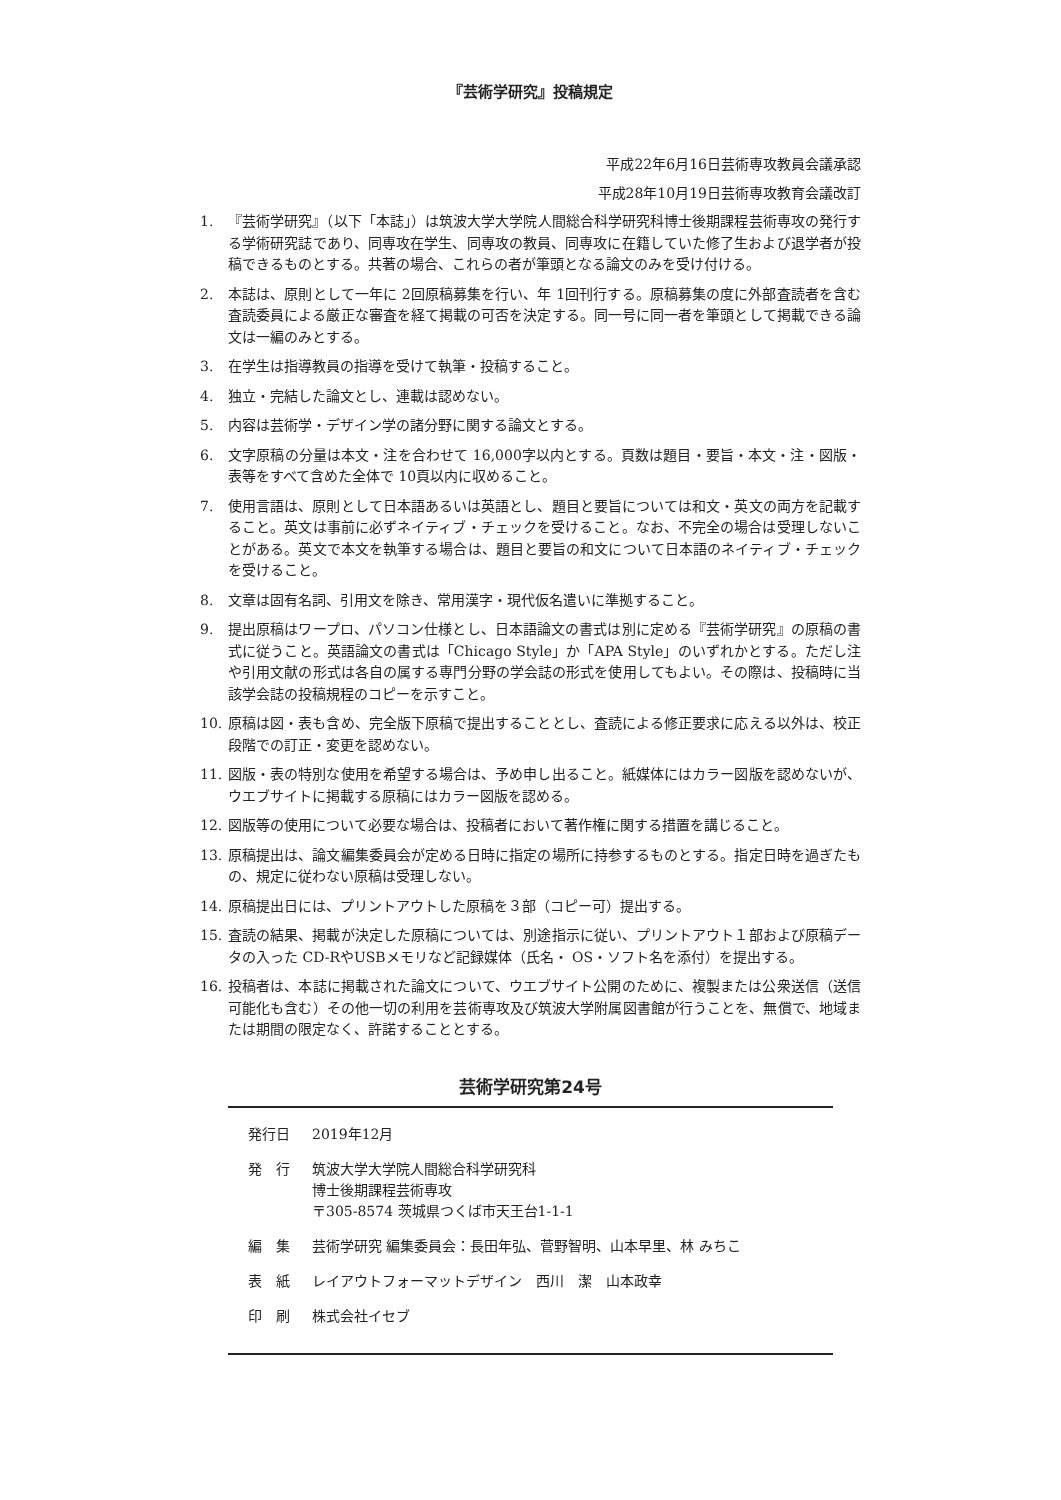『芸術学研究』投稿規定
平成22年6月16日芸術専攻教員会議承認
平成28年10月19日芸術専攻教育会議改訂
1. 『芸術学研究』（以下「本誌」）は筑波大学大学院人間総合科学研究科博士後期課程芸術専攻の発行する学術研究誌であり、同専攻在学生、同専攻の教員、同専攻に在籍していた修了生および退学者が投稿できるものとする。共著の場合、これらの者が筆頭となる論文のみを受け付ける。
2. 本誌は、原則として一年に 2回原稿募集を行い、年 1回刊行する。原稿募集の度に外部査読者を含む査読委員による厳正な審査を経て掲載の可否を決定する。同一号に同一者を筆頭として掲載できる論文は一編のみとする。
3. 在学生は指導教員の指導を受けて執筆・投稿すること。
4. 独立・完結した論文とし、連載は認めない。
5. 内容は芸術学・デザイン学の諸分野に関する論文とする。
6. 文字原稿の分量は本文・注を合わせて 16,000字以内とする。頁数は題目・要旨・本文・注・図版・表等をすべて含めた全体で 10頁以内に収めること。
7. 使用言語は、原則として日本語あるいは英語とし、題目と要旨については和文・英文の両方を記載すること。英文は事前に必ずネイティブ・チェックを受けること。なお、不完全の場合は受理しないことがある。英文で本文を執筆する場合は、題目と要旨の和文について日本語のネイティブ・チェックを受けること。
8. 文章は固有名詞、引用文を除き、常用漢字・現代仮名遣いに準拠すること。
9. 提出原稿はワープロ、パソコン仕様とし、日本語論文の書式は別に定める『芸術学研究』の原稿の書式に従うこと。英語論文の書式は「Chicago Style」か「APA Style」のいずれかとする。ただし注や引用文献の形式は各自の属する専門分野の学会誌の形式を使用してもよい。その際は、投稿時に当該学会誌の投稿規程のコピーを示すこと。
10. 原稿は図・表も含め、完全版下原稿で提出することとし、査読による修正要求に応える以外は、校正段階での訂正・変更を認めない。
11. 図版・表の特別な使用を希望する場合は、予め申し出ること。紙媒体にはカラー図版を認めないが、ウエブサイトに掲載する原稿にはカラー図版を認める。
12. 図版等の使用について必要な場合は、投稿者において著作権に関する措置を講じること。
13. 原稿提出は、論文編集委員会が定める日時に指定の場所に持参するものとする。指定日時を過ぎたもの、規定に従わない原稿は受理しない。
14. 原稿提出日には、プリントアウトした原稿を３部（コピー可）提出する。
15. 査読の結果、掲載が決定した原稿については、別途指示に従い、プリントアウト１部および原稿データの入った CD-RやUSBメモリなど記録媒体（氏名・ OS・ソフト名を添付）を提出する。
16. 投稿者は、本誌に掲載された論文について、ウエブサイト公開のために、複製または公衆送信（送信可能化も含む）その他一切の利用を芸術専攻及び筑波大学附属図書館が行うことを、無償で、地域または期間の限定なく、許諾することとする。
芸術学研究第24号
発行日 2019年12月
発　行 筑波大学大学院人間総合科学研究科
博士後期課程芸術専攻
〒305-8574 茨城県つくば市天王台1-1-1
編　集 芸術学研究 編集委員会：長田年弘、菅野智明、山本早里、林 みちこ
表　紙 レイアウトフォーマットデザイン　西川　潔　山本政幸
印　刷 株式会社イセブ